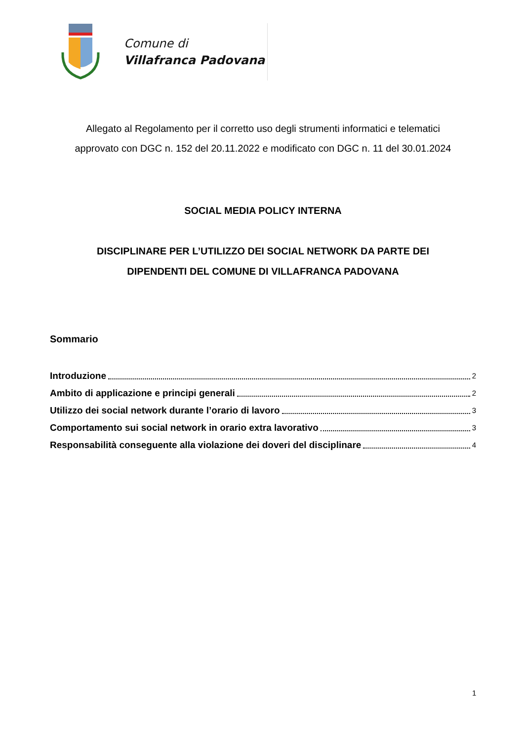Comune di
Villafranca Padovana
Allegato al Regolamento per il corretto uso degli strumenti informatici e telematici
approvato con DGC n. 152 del 20.11.2022 e modificato con DGC n. 11 del 30.01.2024
SOCIAL MEDIA POLICY INTERNA
DISCIPLINARE PER L’UTILIZZO DEI SOCIAL NETWORK DA PARTE DEI
DIPENDENTI DEL COMUNE DI VILLAFRANCA PADOVANA
Sommario
Introduzione 2
Ambito di applicazione e principi generali 2
Utilizzo dei social network durante l’orario di lavoro 3
Comportamento sui social network in orario extra lavorativo 3
Responsabilità conseguente alla violazione dei doveri del disciplinare 4
1